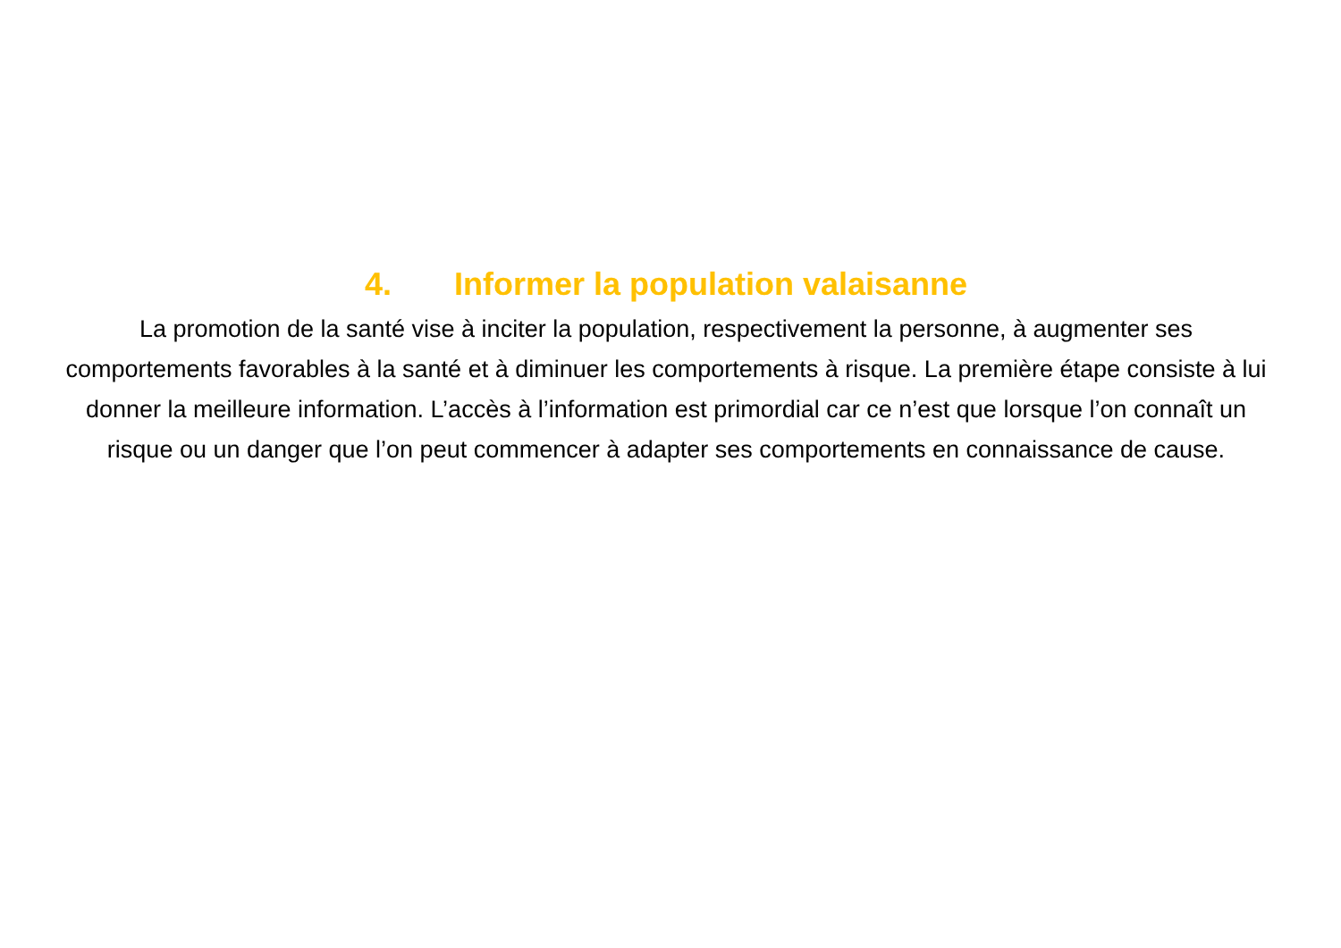4. Informer la population valaisanne
La promotion de la santé vise à inciter la population, respectivement la personne, à augmenter ses comportements favorables à la santé et à diminuer les comportements à risque. La première étape consiste à lui donner la meilleure information. L’accès à l’information est primordial car ce n’est que lorsque l’on connaît un risque ou un danger que l’on peut commencer à adapter ses comportements en connaissance de cause.